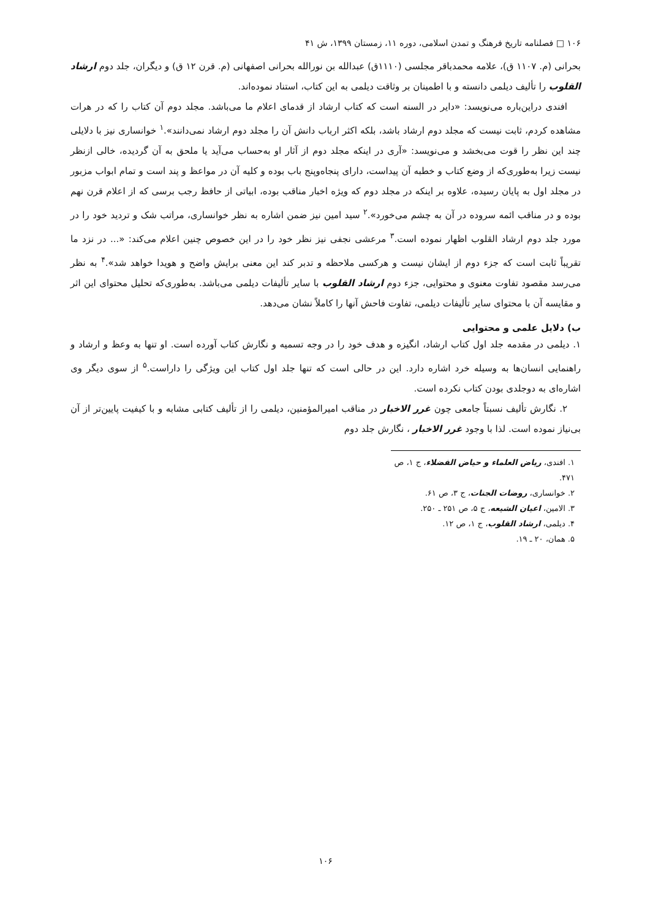۱۰۶ □ فصلنامه تاریخ فرهنگ و تمدن اسلامی، دوره ۱۱، زمستان ۱۳۹۹، ش ۴۱
بحرانی (م. ۱۱۰۷ ق)، علامه محمدباقر مجلسی (۱۱۱۰ق) عبدالله بن نورالله بحرانی اصفهانی (م. قرن ۱۲ ق) و دیگران، جلد دوم ارشاد القلوب را تألیف دیلمی دانسته و با اطمینان بر وثاقت دیلمی به این کتاب، استناد نموده‌اند.
افندی دراین‌باره می‌نویسد: «دایر در السنه است که کتاب ارشاد از قدمای اعلام ما می‌باشد. مجلد دوم آن کتاب را که در هرات مشاهده کردم، ثابت نیست که مجلد دوم ارشاد باشد، بلکه اکثر ارباب دانش آن را مجلد دوم ارشاد نمی‌دانند».<sup>۱</sup> خوانساری نیز با دلایلی چند این نظر را قوت می‌بخشد و می‌نویسد: «آری در اینکه مجلد دوم از آثار او به‌حساب می‌آید یا ملحق به آن گردیده، خالی ازنظر نیست زیرا به‌طوری‌که از وضع کتاب و خطبه آن پیداست، دارای پنجاه‌وپنج باب بوده و کلیه آن در مواعظ و پند است و تمام ابواب مزبور در مجلد اول به پایان رسیده، علاوه بر اینکه در مجلد دوم که ویژه اخبار مناقب بوده، ابیاتی از حافظ رجب برسی که از اعلام قرن نهم بوده و در مناقب ائمه سروده در آن به چشم می‌خورد».<sup>۲</sup> سید امین نیز ضمن اشاره به نظر خوانساری، مراتب شک و تردید خود را در مورد جلد دوم ارشاد القلوب اظهار نموده است.<sup>۳</sup> مرعشی نجفی نیز نظر خود را در این خصوص چنین اعلام می‌کند: «... در نزد ما تقریباً ثابت است که جزء دوم از ایشان نیست و هرکسی ملاحظه و تدبر کند این معنی برایش واضح و هویدا خواهد شد».<sup>۴</sup> به نظر می‌رسد مقصود تفاوت معنوی و محتوایی، جزء دوم ارشاد القلوب با سایر تألیفات دیلمی می‌باشد. به‌طوری‌که تحلیل محتوای این اثر و مقایسه آن با محتوای سایر تألیفات دیلمی، تفاوت فاحش آنها را کاملاً نشان می‌دهد.
ب) دلایل علمی و محتوایی
۱. دیلمی در مقدمه جلد اول کتاب ارشاد، انگیزه و هدف خود را در وجه تسمیه و نگارش کتاب آورده است. او تنها به وعظ و ارشاد و راهنمایی انسان‌ها به وسیله خرد اشاره دارد. این در حالی است که تنها جلد اول کتاب این ویژگی را داراست.<sup>۵</sup> از سوی دیگر وی اشاره‌ای به دوجلدی بودن کتاب نکرده است.
۲. نگارش تألیف نسبتاً جامعی چون غرر الاخبار در مناقب امیرالمؤمنین، دیلمی را از تألیف کتابی مشابه و با کیفیت پایین‌تر از آن بی‌نیاز نموده است. لذا با وجود غرر الاخبار ، نگارش جلد دوم
۱. افندی، ریاض العلماء و حیاض الفضلاء، ج ۱، ص ۴۷۱.
۲. خوانساری، روضات الجنات، ج ۳، ص ۶۱.
۳. الامین، اعیان الشیعه، ج ۵، ص ۲۵۱ ـ ۲۵۰.
۴. دیلمی، ارشاد القلوب، ج ۱، ص ۱۲.
۵. همان، ۲۰ ـ ۱۹.
۱۰۶